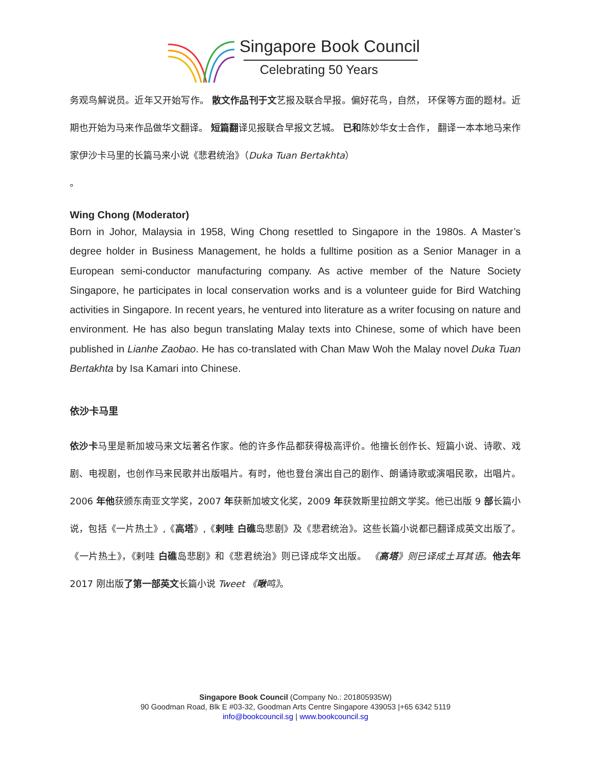Singapore Book Council
Celebrating 50 Years
务观鸟解说员。近年又开始写作。 散文作品刊于文艺报及联合早报。偏好花鸟，自然， 环保等方面的题材。近期也开始为马来作品做华文翻译。 短篇翻译见报联合早报文艺城。 已和陈妙华女士合作， 翻译一本本地马来作家伊沙卡马里的长篇马来小说《悲君统治》（Duka Tuan Bertakhta）
。
Wing Chong (Moderator)
Born in Johor, Malaysia in 1958, Wing Chong resettled to Singapore in the 1980s. A Master’s degree holder in Business Management, he holds a fulltime position as a Senior Manager in a European semi-conductor manufacturing company. As active member of the Nature Society Singapore, he participates in local conservation works and is a volunteer guide for Bird Watching activities in Singapore. In recent years, he ventured into literature as a writer focusing on nature and environment. He has also begun translating Malay texts into Chinese, some of which have been published in Lianhe Zaobao. He has co-translated with Chan Maw Woh the Malay novel Duka Tuan Bertakhta by Isa Kamari into Chinese.
依沙卡马里
依沙卡马里是新加坡马来文坛著名作家。他的许多作品都获得极高评价。他擅长创作长、短篇小说、诗歌、戏剧、电视剧，也创作马来民歌并出版唱片。有时，他也登台演出自己的剧作、朗诵诗歌或演唱民歌，出唱片。2006 年他获颁东南亚文学奖，2007 年获新加坡文化奖，2009 年获敦斯里拉朗文学奖。他已出版 9 部长篇小说，包括《一片热土》,《高塔》,《剌哇 白礁岛悲剧》及《悲君统治》。这些长篇小说都已翻译成英文出版了。《一片热土》，《剌哇 白礁岛悲剧》和《悲君统治》则已译成华文出版。 《高塔》则已译成土耳其语。他去年 2017 刚出版了第一部英文长篇小说 Tweet 《啾鸣》。
Singapore Book Council (Company No.: 201805935W)
90 Goodman Road, Blk E #03-32, Goodman Arts Centre Singapore 439053 |+65 6342 5119
info@bookcouncil.sg | www.bookcouncil.sg